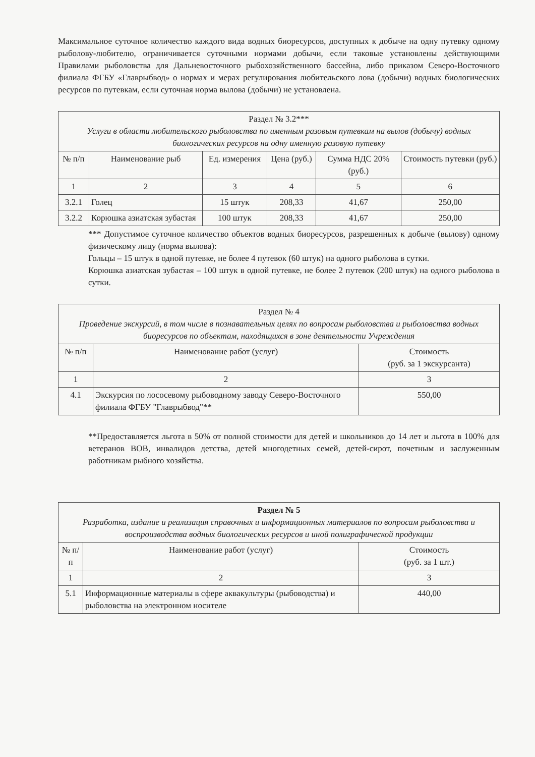Максимальное суточное количество каждого вида водных биоресурсов, доступных к добыче на одну путевку одному рыболову-любителю, ограничивается суточными нормами добычи, если таковые установлены действующими Правилами рыболовства для Дальневосточного рыбохозяйственного бассейна, либо приказом Северо-Восточного филиала ФГБУ «Главрыбвод» о нормах и мерах регулирования любительского лова (добычи) водных биологических ресурсов по путевкам, если суточная норма вылова (добычи) не установлена.
| Раздел № 3.2*** Услуги в области любительского рыболовства по именным разовым путевкам на вылов (добычу) водных биологических ресурсов на одну именную разовую путевку | | | | | |
| № п/п | Наименование рыб | Ед. измерения | Цена (руб.) | Сумма НДС 20% (руб.) | Стоимость путевки (руб.) |
| 1 | 2 | 3 | 4 | 5 | 6 |
| 3.2.1 | Голец | 15 штук | 208,33 | 41,67 | 250,00 |
| 3.2.2 | Корюшка азиатская зубастая | 100 штук | 208,33 | 41,67 | 250,00 |
*** Допустимое суточное количество объектов водных биоресурсов, разрешенных к добыче (вылову) одному физическому лицу (норма вылова):
Гольцы – 15 штук в одной путевке, не более 4 путевок (60 штук) на одного рыболова в сутки.
Корюшка азиатская зубастая – 100 штук в одной путевке, не более 2 путевок (200 штук) на одного рыболова в сутки.
| Раздел № 4 Проведение экскурсий, в том числе в познавательных целях по вопросам рыболовства и рыболовства водных биоресурсов по объектам, находящихся в зоне деятельности Учреждения | | |
| № п/п | Наименование работ (услуг) | Стоимость (руб. за 1 экскурсанта) |
| 1 | 2 | 3 |
| 4.1 | Экскурсия по лососевому рыбоводному заводу Северо-Восточного филиала ФГБУ "Главрыбвод"** | 550,00 |
**Предоставляется льгота в 50% от полной стоимости для детей и школьников до 14 лет и льгота в 100% для ветеранов ВОВ, инвалидов детства, детей многодетных семей, детей-сирот, почетным и заслуженным работникам рыбного хозяйства.
| Раздел № 5 Разработка, издание и реализация справочных и информационных материалов по вопросам рыболовства и воспроизводства водных биологических ресурсов и иной полиграфической продукции | | |
| № п/п | Наименование работ (услуг) | Стоимость (руб. за 1 шт.) |
| 1 | 2 | 3 |
| 5.1 | Информационные материалы в сфере аквакультуры (рыбоводства) и рыболовства на электронном носителе | 440,00 |